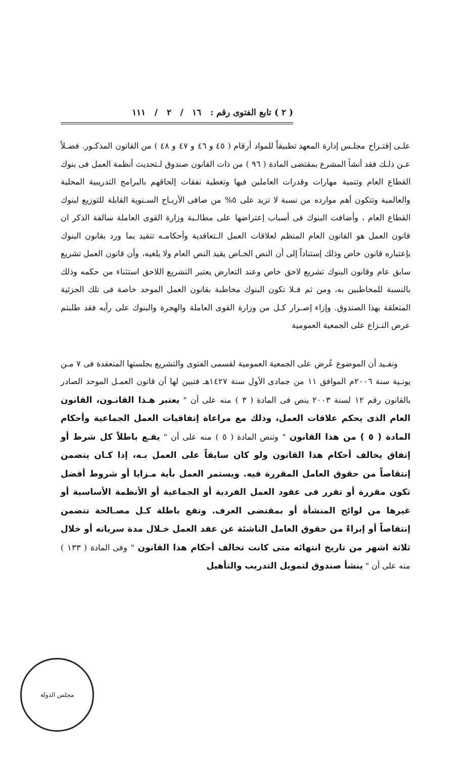( ٢ ) تابع الفتوى رقم : ١٦ / ٢ / ١١١
علـى إقتـراح مجلـس إدارة المعهد تطبيقاً للمواد أرقام ( ٤٥ و ٤٦ و ٤٧ و ٤٨ ) من القانون المذكـور. فضـلاً عـن ذلـك فقد أنشأ المشرع بمقتضى المادة ( ٩٦ ) من ذات القانون صندوق لـتحديث أنظمة العمل فى بنوك القطاع العام وتنمية مهارات وقدرات العاملين فيها وتغطية نفقات إلحاقهم بالبرامج التدريبية المحلية والعالمية وتتكون أهم موارده من نسبة لا تزيد على ٥% من صافى الأربـاح السـنوية القابلة للتوزيع لبنوك القطاع العام ، وأضافت البنوك فى أسباب إعتراضها على مطالـبة وزارة القوى العاملة سالفة الذكر ان قانون العمل هو القانون العام المنظم لعلاقات العمل الـتعاقدية وأحكامـه تتقيد بما ورد بقانون البنوك بإعتباره قانون خاص وذلك إستناداً إلى أن النص الخـاص يقيد النص العام ولا يلغيه، وأن قانون العمل تشريع سابق عام وقانون البنوك تشريع لاحق خاص وعند التعارض يعتبر التشريع اللاحق استثناء من حكمه وذلك بالنسبة للمخاطبين به، ومن ثم فـلا تكون البنوك مخاطبة بقانون العمل الموحد خاصة فى تلك الجزئية المتعلقة بهذا الصندوق. وإزاء إصـرار كـل من وزارة القوى العاملة والهجرة والبنوك على رأيه فقد طلبتم عرض النـزاع على الجمعية العمومية
ونفـيد أن الموضوع عُرض على الجمعية العمومية لقسمى الفتوى والتشريع بجلستها المنعقدة فى ٧ مـن يونـية سنة ٢٠٠٦م الموافق ١١ من جمادى الأول سنة ١٤٢٧هـ فتبين لها أن قانون العمـل الموحد الصادر بالقانون رقم ١٢ لسنة ٢٠٠٣ ينص فى المادة ( ٣ ) منه على أن " يعتبر هـذا القانـون، القانون العام الذى يحكم علاقات العمل، وذلك مع مراعاة إتفاقيات العمل الجماعية وأحكام المادة ( ٥ ) من هذا القانون " وتنص المادة ( ٥ ) منه على أن " يقـع باطلاً كل شرط أو إتفاق يخالف أحكام هذا القانون ولو كان سابقاً على العمل بـه، إذا كـان يتضمن إنتقاصاً من حقوق العامل المقررة فيه. ويستمر العمل بأية مـزايا أو شروط أفضل تكون مقررة أو تقرر فى عقود العمل الفردية أو الجماعية أو الأنظمة الأساسية أو غيرها من لوائح المنشأة أو بمقتضى العرف. وتقع باطلة كـل مصـالحة تتضمن إنتقاصاً أو إبراءً من حقوق العامل الناشئة عن عقد العمل خـلال مدة سريانه أو خلال ثلاثة اشهر من تاريخ انتهائه متى كانت تخالف أحكام هذا القانون " وفى المادة ( ١٣٣ ) منه على أن " ينشأ صندوق لتمويل التدريب والتأهيل
مجلس الدولة